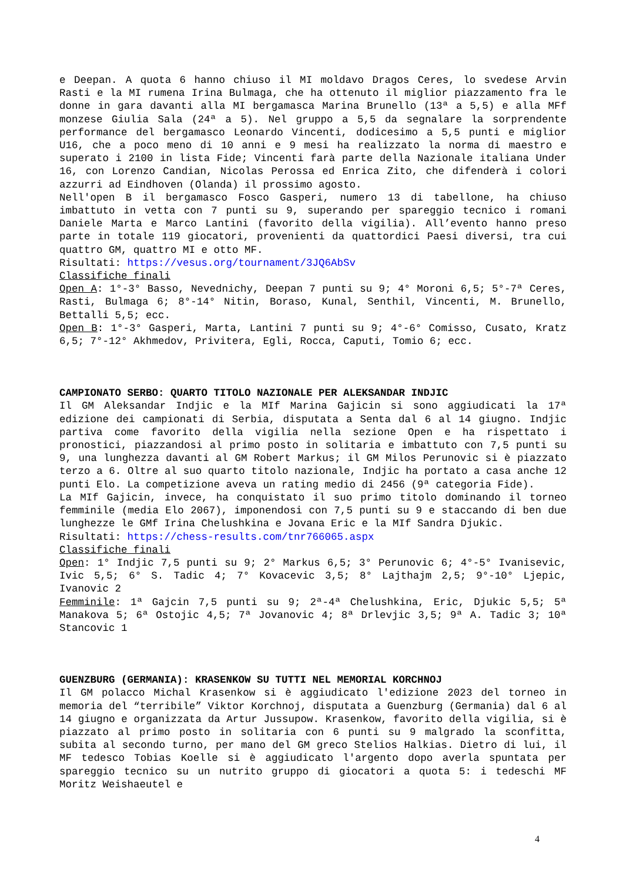e Deepan. A quota 6 hanno chiuso il MI moldavo Dragos Ceres, lo svedese Arvin Rasti e la MI rumena Irina Bulmaga, che ha ottenuto il miglior piazzamento fra le donne in gara davanti alla MI bergamasca Marina Brunello (13ª a 5,5) e alla MFf monzese Giulia Sala (24ª a 5). Nel gruppo a 5,5 da segnalare la sorprendente performance del bergamasco Leonardo Vincenti, dodicesimo a 5,5 punti e miglior U16, che a poco meno di 10 anni e 9 mesi ha realizzato la norma di maestro e superato i 2100 in lista Fide; Vincenti farà parte della Nazionale italiana Under 16, con Lorenzo Candian, Nicolas Perossa ed Enrica Zito, che difenderà i colori azzurri ad Eindhoven (Olanda) il prossimo agosto.
Nell'open B il bergamasco Fosco Gasperi, numero 13 di tabellone, ha chiuso imbattuto in vetta con 7 punti su 9, superando per spareggio tecnico i romani Daniele Marta e Marco Lantini (favorito della vigilia). All’evento hanno preso parte in totale 119 giocatori, provenienti da quattordici Paesi diversi, tra cui quattro GM, quattro MI e otto MF.
Risultati: https://vesus.org/tournament/3JQ6AbSv
Classifiche finali
Open A: 1°-3° Basso, Nevednichy, Deepan 7 punti su 9; 4° Moroni 6,5; 5°-7ª Ceres, Rasti, Bulmaga 6; 8°-14° Nitin, Boraso, Kunal, Senthil, Vincenti, M. Brunello, Bettalli 5,5; ecc.
Open B: 1°-3° Gasperi, Marta, Lantini 7 punti su 9; 4°-6° Comisso, Cusato, Kratz 6,5; 7°-12° Akhmedov, Privitera, Egli, Rocca, Caputi, Tomio 6; ecc.
CAMPIONATO SERBO: QUARTO TITOLO NAZIONALE PER ALEKSANDAR INDJIC
Il GM Aleksandar Indjic e la MIf Marina Gajicin si sono aggiudicati la 17ª edizione dei campionati di Serbia, disputata a Senta dal 6 al 14 giugno. Indjic partiva come favorito della vigilia nella sezione Open e ha rispettato i pronostici, piazzandosi al primo posto in solitaria e imbattuto con 7,5 punti su 9, una lunghezza davanti al GM Robert Markus; il GM Milos Perunovic si è piazzato terzo a 6. Oltre al suo quarto titolo nazionale, Indjic ha portato a casa anche 12 punti Elo. La competizione aveva un rating medio di 2456 (9ª categoria Fide).
La MIf Gajicin, invece, ha conquistato il suo primo titolo dominando il torneo femminile (media Elo 2067), imponendosi con 7,5 punti su 9 e staccando di ben due lunghezze le GMf Irina Chelushkina e Jovana Eric e la MIf Sandra Djukic.
Risultati: https://chess-results.com/tnr766065.aspx
Classifiche finali
Open: 1° Indjic 7,5 punti su 9; 2° Markus 6,5; 3° Perunovic 6; 4°-5° Ivanisevic, Ivic 5,5; 6° S. Tadic 4; 7° Kovacevic 3,5; 8° Lajthajm 2,5; 9°-10° Ljepic, Ivanovic 2
Femminile: 1ª Gajcin 7,5 punti su 9; 2ª-4ª Chelushkina, Eric, Djukic 5,5; 5ª Manakova 5; 6ª Ostojic 4,5; 7ª Jovanovic 4; 8ª Drlevjic 3,5; 9ª A. Tadic 3; 10ª Stancovic 1
GUENZBURG (GERMANIA): KRASENKOW SU TUTTI NEL MEMORIAL KORCHNOJ
Il GM polacco Michal Krasenkow si è aggiudicato l'edizione 2023 del torneo in memoria del “terribile” Viktor Korchnoj, disputata a Guenzburg (Germania) dal 6 al 14 giugno e organizzata da Artur Jussupow. Krasenkow, favorito della vigilia, si è piazzato al primo posto in solitaria con 6 punti su 9 malgrado la sconfitta, subita al secondo turno, per mano del GM greco Stelios Halkias. Dietro di lui, il MF tedesco Tobias Koelle si è aggiudicato l'argento dopo averla spuntata per spareggio tecnico su un nutrito gruppo di giocatori a quota 5: i tedeschi MF Moritz Weishaeutel e
4